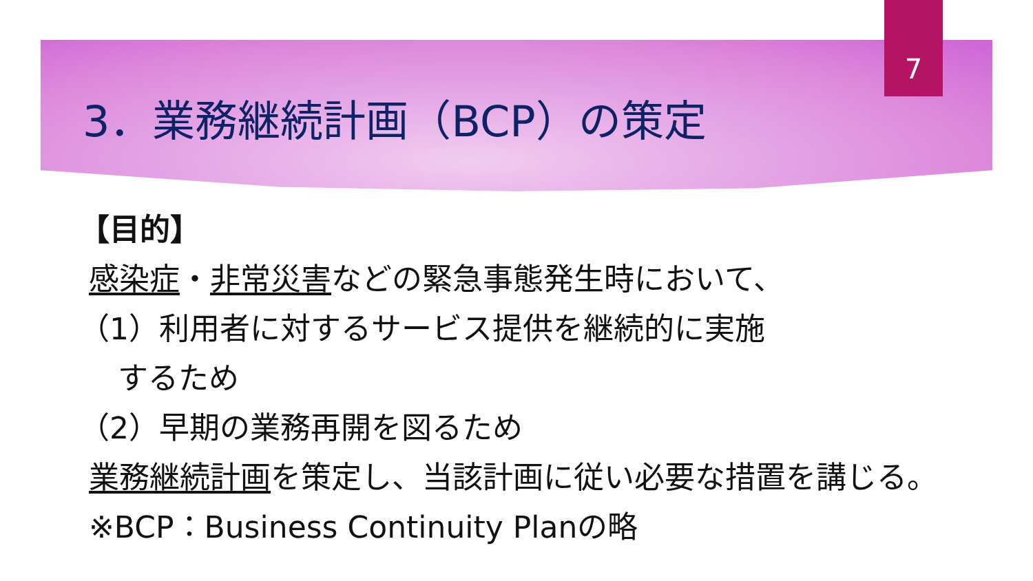7
3．業務継続計画（BCP）の策定
【目的】
感染症・非常災害などの緊急事態発生時において、
（1）利用者に対するサービス提供を継続的に実施
するため
（2）早期の業務再開を図るため
業務継続計画を策定し、当該計画に従い必要な措置を講じる。
※BCP：Business Continuity Planの略